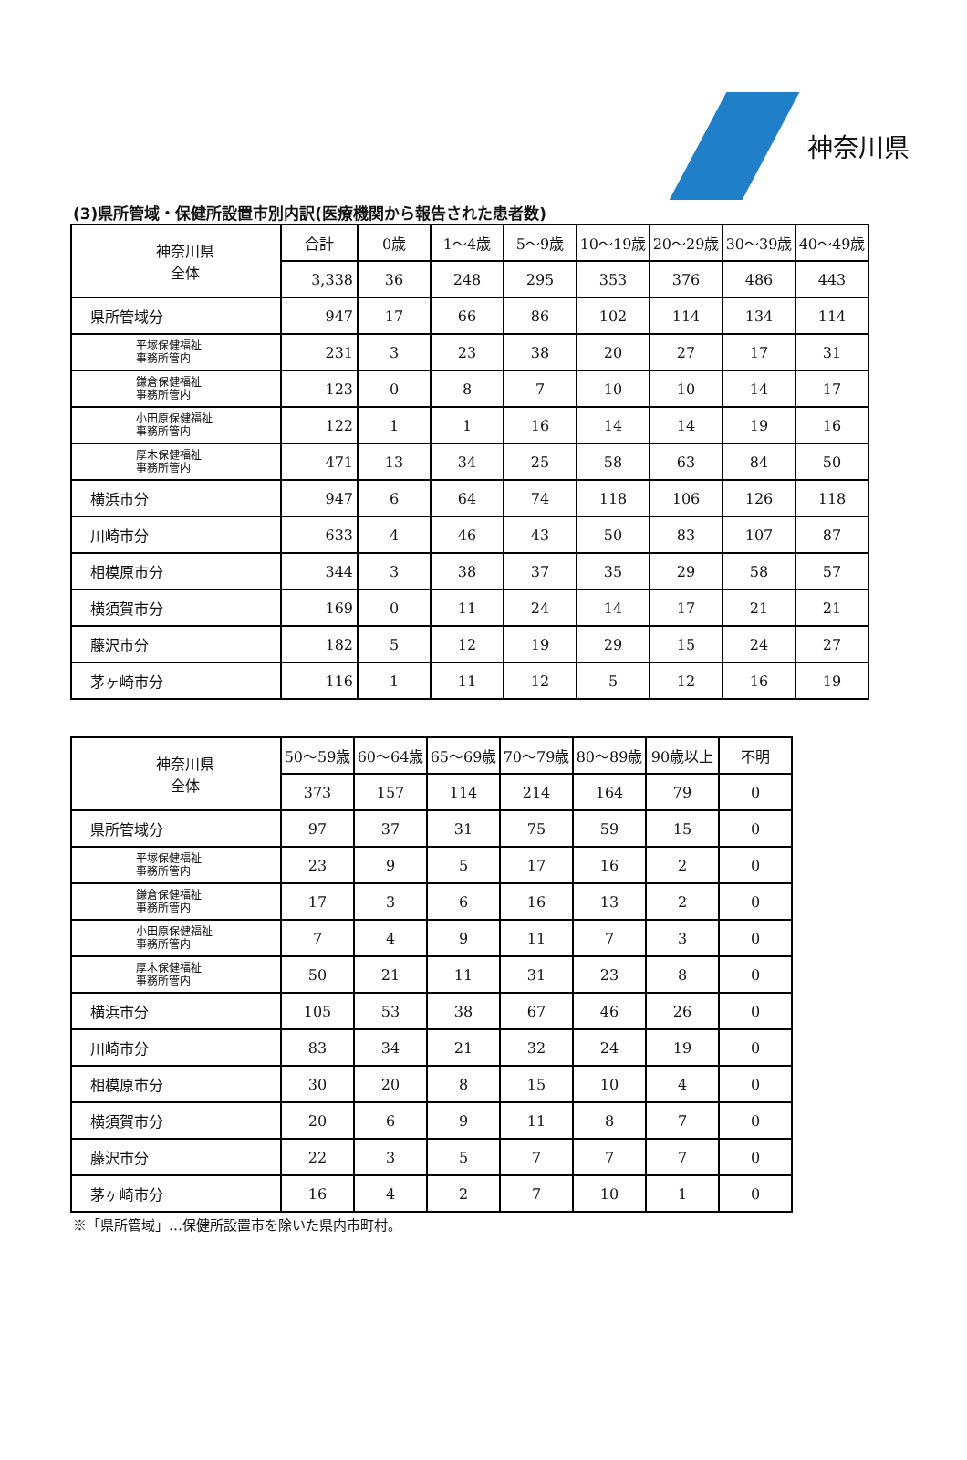神奈川県
(3)県所管域・保健所設置市別内訳(医療機関から報告された患者数)
| 神奈川県 全体 | 合計 | 0歳 | 1～4歳 | 5～9歳 | 10～19歳 | 20～29歳 | 30～39歳 | 40～49歳 |
| | 3,338 | 36 | 248 | 295 | 353 | 376 | 486 | 443 |
| 県所管域分 | 947 | 17 | 66 | 86 | 102 | 114 | 134 | 114 |
| 平塚保健福祉 事務所管内 | 231 | 3 | 23 | 38 | 20 | 27 | 17 | 31 |
| 鎌倉保健福祉 事務所管内 | 123 | 0 | 8 | 7 | 10 | 10 | 14 | 17 |
| 小田原保健福祉 事務所管内 | 122 | 1 | 1 | 16 | 14 | 14 | 19 | 16 |
| 厚木保健福祉 事務所管内 | 471 | 13 | 34 | 25 | 58 | 63 | 84 | 50 |
| 横浜市分 | 947 | 6 | 64 | 74 | 118 | 106 | 126 | 118 |
| 川崎市分 | 633 | 4 | 46 | 43 | 50 | 83 | 107 | 87 |
| 相模原市分 | 344 | 3 | 38 | 37 | 35 | 29 | 58 | 57 |
| 横須賀市分 | 169 | 0 | 11 | 24 | 14 | 17 | 21 | 21 |
| 藤沢市分 | 182 | 5 | 12 | 19 | 29 | 15 | 24 | 27 |
| 茅ヶ崎市分 | 116 | 1 | 11 | 12 | 5 | 12 | 16 | 19 |
| 神奈川県 全体 | 50～59歳 | 60～64歳 | 65～69歳 | 70～79歳 | 80～89歳 | 90歳以上 | 不明 |
| | 373 | 157 | 114 | 214 | 164 | 79 | 0 |
| 県所管域分 | 97 | 37 | 31 | 75 | 59 | 15 | 0 |
| 平塚保健福祉 事務所管内 | 23 | 9 | 5 | 17 | 16 | 2 | 0 |
| 鎌倉保健福祉 事務所管内 | 17 | 3 | 6 | 16 | 13 | 2 | 0 |
| 小田原保健福祉 事務所管内 | 7 | 4 | 9 | 11 | 7 | 3 | 0 |
| 厚木保健福祉 事務所管内 | 50 | 21 | 11 | 31 | 23 | 8 | 0 |
| 横浜市分 | 105 | 53 | 38 | 67 | 46 | 26 | 0 |
| 川崎市分 | 83 | 34 | 21 | 32 | 24 | 19 | 0 |
| 相模原市分 | 30 | 20 | 8 | 15 | 10 | 4 | 0 |
| 横須賀市分 | 20 | 6 | 9 | 11 | 8 | 7 | 0 |
| 藤沢市分 | 22 | 3 | 5 | 7 | 7 | 7 | 0 |
| 茅ヶ崎市分 | 16 | 4 | 2 | 7 | 10 | 1 | 0 |
※「県所管域」…保健所設置市を除いた県内市町村。